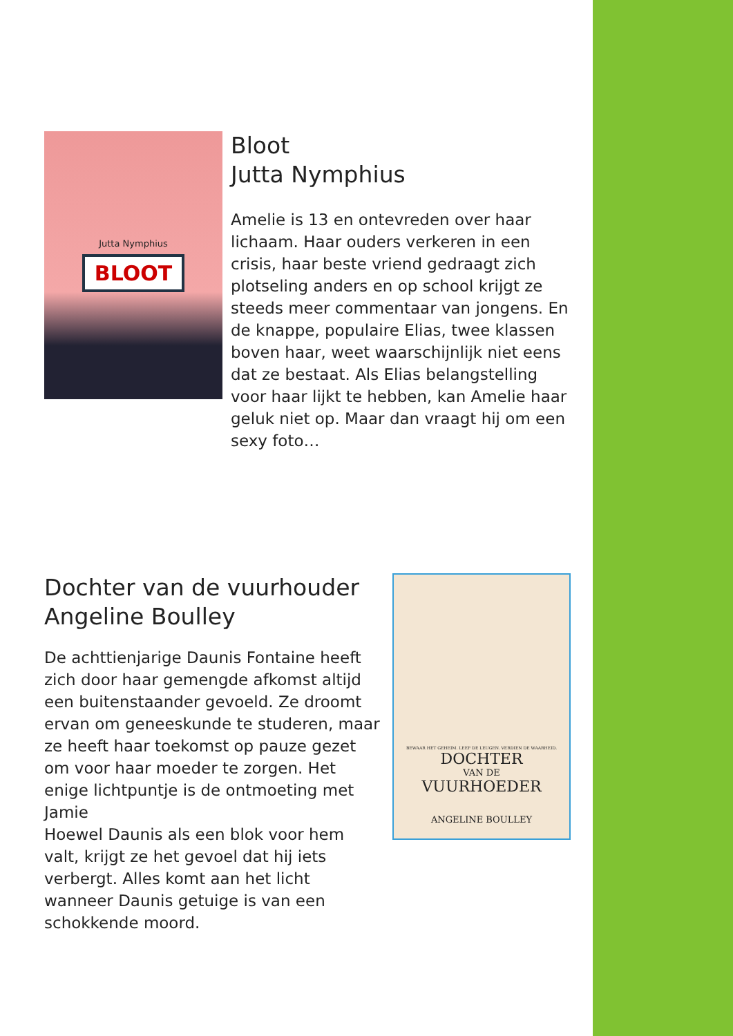Jutta Nymphius
BLOOT
Bloot
Jutta Nymphius
Amelie is 13 en ontevreden over haar lichaam. Haar ouders verkeren in een crisis, haar beste vriend gedraagt zich plotseling anders en op school krijgt ze steeds meer commentaar van jongens. En de knappe, populaire Elias, twee klassen boven haar, weet waarschijnlijk niet eens dat ze bestaat. Als Elias belangstelling voor haar lijkt te hebben, kan Amelie haar geluk niet op. Maar dan vraagt hij om een sexy foto…
Dochter van de vuurhouder
Angeline Boulley
De achttienjarige Daunis Fontaine heeft zich door haar gemengde afkomst altijd een buitenstaander gevoeld. Ze droomt ervan om geneeskunde te studeren, maar ze heeft haar toekomst op pauze gezet om voor haar moeder te zorgen. Het enige lichtpuntje is de ontmoeting met Jamie
Hoewel Daunis als een blok voor hem valt, krijgt ze het gevoel dat hij iets verbergt. Alles komt aan het licht wanneer Daunis getuige is van een schokkende moord.
BEWAAR HET GEHEIM. LEEF DE LEUGEN. VERDIEN DE WAARHEID.
DOCHTER
VAN DE
VUURHOEDER
ANGELINE BOULLEY